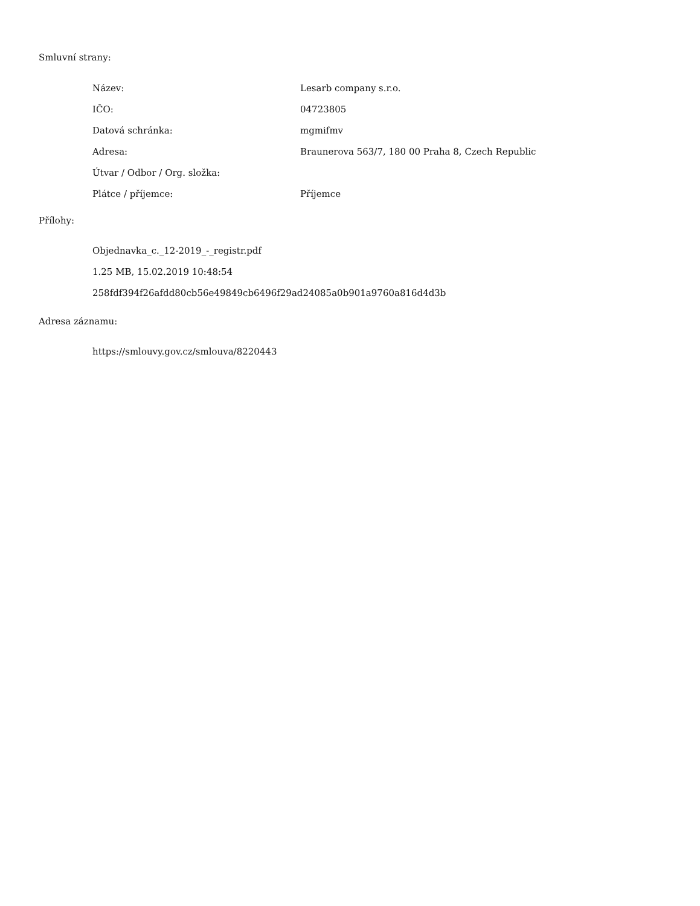Smluvní strany:
| Název: | Lesarb company s.r.o. |
| IČO: | 04723805 |
| Datová schránka: | mgmifmv |
| Adresa: | Braunerova 563/7, 180 00 Praha 8, Czech Republic |
| Útvar / Odbor / Org. složka: | |
| Plátce / příjemce: | Příjemce |
Přílohy:
Objednavka_c._12-2019_-_registr.pdf
1.25 MB, 15.02.2019 10:48:54
258fdf394f26afdd80cb56e49849cb6496f29ad24085a0b901a9760a816d4d3b
Adresa záznamu:
https://smlouvy.gov.cz/smlouva/8220443